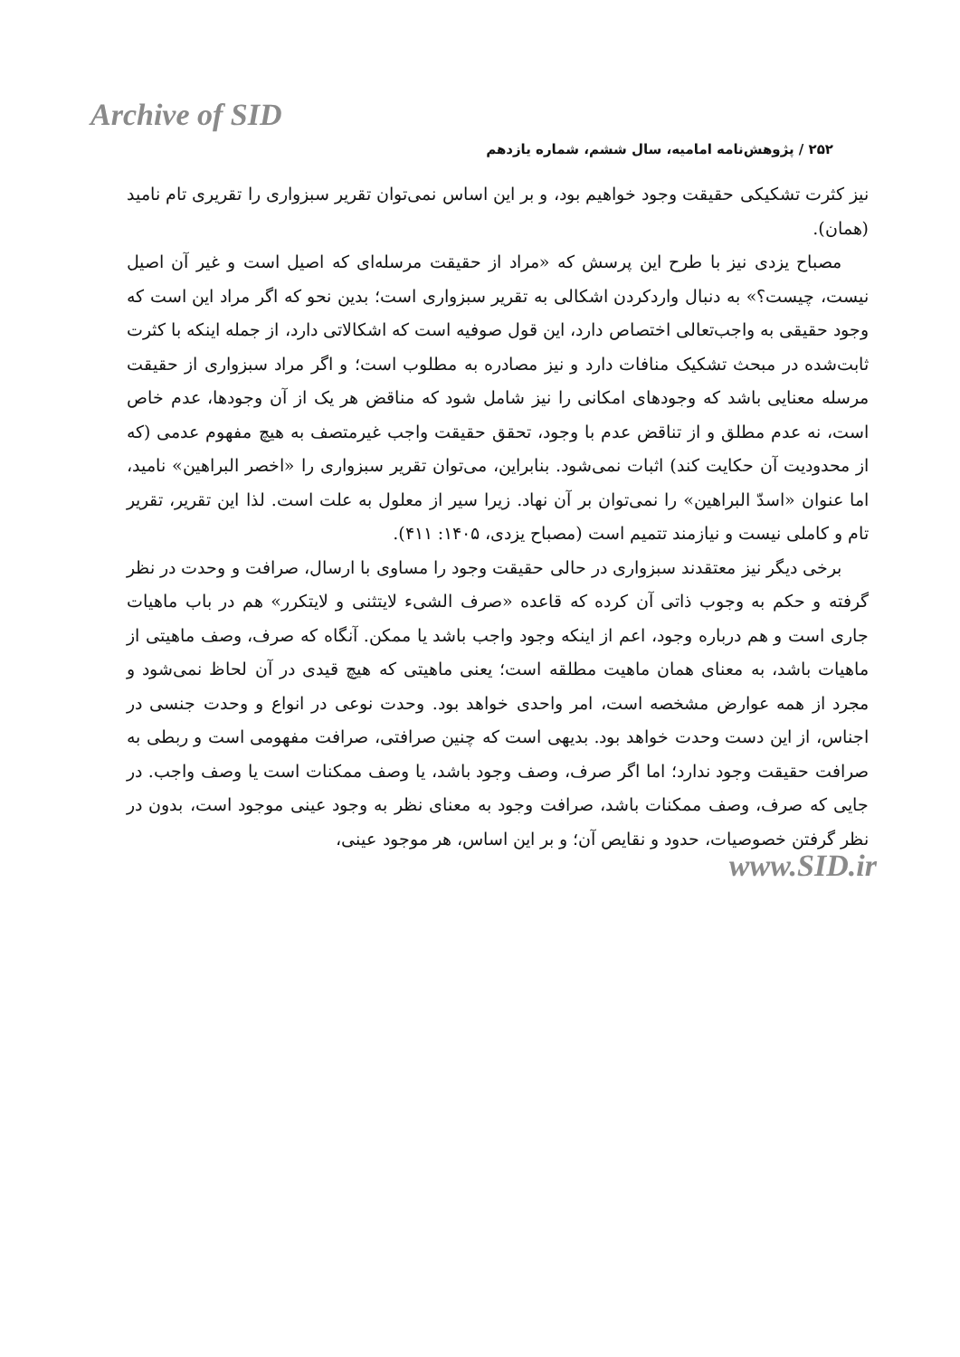Archive of SID
۲۵۲ / پژوهش‌نامه امامیه، سال ششم، شماره یازدهم
نیز کثرت تشکیکی حقیقت وجود خواهیم بود، و بر این اساس نمی‌توان تقریر سبزواری را تقریری تام نامید (همان).
مصباح یزدی نیز با طرح این پرسش که «مراد از حقیقت مرسله‌ای که اصیل است و غیر آن اصیل نیست، چیست؟» به دنبال واردکردن اشکالی به تقریر سبزواری است؛ بدین نحو که اگر مراد این است که وجود حقیقی به واجب‌تعالی اختصاص دارد، این قول صوفیه است که اشکالاتی دارد، از جمله اینکه با کثرت ثابت‌شده در مبحث تشکیک منافات دارد و نیز مصادره به مطلوب است؛ و اگر مراد سبزواری از حقیقت مرسله معنایی باشد که وجودهای امکانی را نیز شامل شود که مناقض هر یک از آن وجودها، عدم خاص است، نه عدم مطلق و از تناقض عدم با وجود، تحقق حقیقت واجب غیرمتصف به هیچ مفهوم عدمی (که از محدودیت آن حکایت کند) اثبات نمی‌شود. بنابراین، می‌توان تقریر سبزواری را «اخصر البراهین» نامید، اما عنوان «اسدّ البراهین» را نمی‌توان بر آن نهاد. زیرا سیر از معلول به علت است. لذا این تقریر، تقریر تام و کاملی نیست و نیازمند تتمیم است (مصباح یزدی، ۱۴۰۵: ۴۱۱).
برخی دیگر نیز معتقدند سبزواری در حالی حقیقت وجود را مساوی با ارسال، صرافت و وحدت در نظر گرفته و حکم به وجوب ذاتی آن کرده که قاعده «صرف الشیء لایتثنی و لایتکرر» هم در باب ماهیات جاری است و هم درباره وجود، اعم از اینکه وجود واجب باشد یا ممکن. آنگاه که صرف، وصف ماهیتی از ماهیات باشد، به معنای همان ماهیت مطلقه است؛ یعنی ماهیتی که هیچ قیدی در آن لحاظ نمی‌شود و مجرد از همه عوارض مشخصه است، امر واحدی خواهد بود. وحدت نوعی در انواع و وحدت جنسی در اجناس، از این دست وحدت خواهد بود. بدیهی است که چنین صرافتی، صرافت مفهومی است و ربطی به صرافت حقیقت وجود ندارد؛ اما اگر صرف، وصف وجود باشد، یا وصف ممکنات است یا وصف واجب. در جایی که صرف، وصف ممکنات باشد، صرافت وجود به معنای نظر به وجود عینی موجود است، بدون در نظر گرفتن خصوصیات، حدود و نقایص آن؛ و بر این اساس، هر موجود عینی،
www.SID.ir